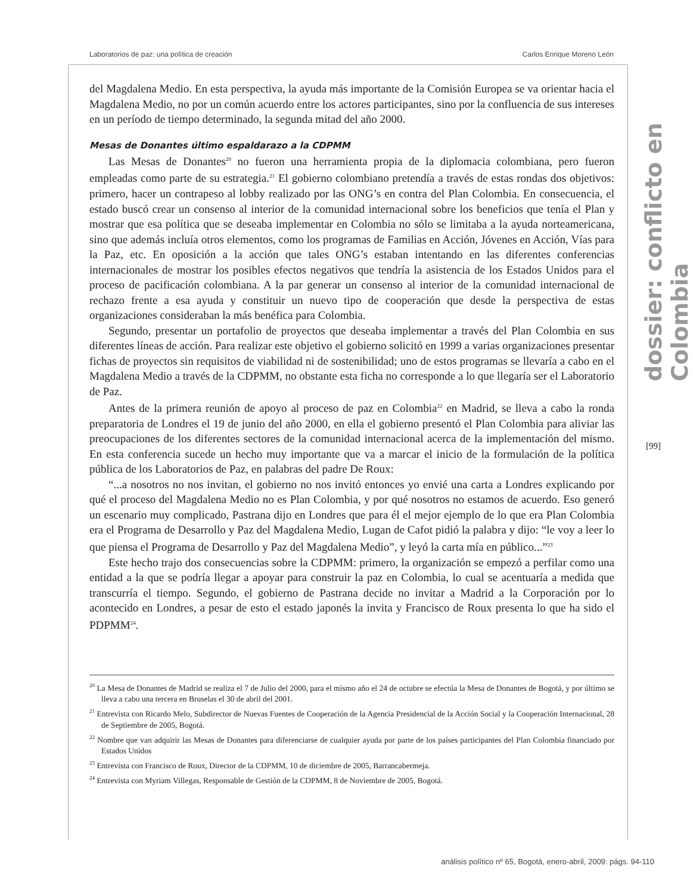Laboratorios de paz: una política de creación Carlos Enrique Moreno León
dossier: conflicto en Colombia
[99]
del Magdalena Medio. En esta perspectiva, la ayuda más importante de la Comisión Europea se va orientar hacia el Magdalena Medio, no por un común acuerdo entre los actores participantes, sino por la confluencia de sus intereses en un período de tiempo determinado, la segunda mitad del año 2000.
Mesas de Donantes último espaldarazo a la CDPMM
Las Mesas de Donantes<sup>20</sup> no fueron una herramienta propia de la diplomacia colombiana, pero fueron empleadas como parte de su estrategia.<sup>21</sup> El gobierno colombiano pretendía a través de estas rondas dos objetivos: primero, hacer un contrapeso al lobby realizado por las ONG’s en contra del Plan Colombia. En consecuencia, el estado buscó crear un consenso al interior de la comunidad internacional sobre los beneficios que tenía el Plan y mostrar que esa política que se deseaba implementar en Colombia no sólo se limitaba a la ayuda norteamericana, sino que además incluía otros elementos, como los programas de Familias en Acción, Jóvenes en Acción, Vías para la Paz, etc. En oposición a la acción que tales ONG’s estaban intentando en las diferentes conferencias internacionales de mostrar los posibles efectos negativos que tendría la asistencia de los Estados Unidos para el proceso de pacificación colombiana. A la par generar un consenso al interior de la comunidad internacional de rechazo frente a esa ayuda y constituir un nuevo tipo de cooperación que desde la perspectiva de estas organizaciones consideraban la más benéfica para Colombia.
Segundo, presentar un portafolio de proyectos que deseaba implementar a través del Plan Colombia en sus diferentes líneas de acción. Para realizar este objetivo el gobierno solicitó en 1999 a varias organizaciones presentar fichas de proyectos sin requisitos de viabilidad ni de sostenibilidad; uno de estos programas se llevaría a cabo en el Magdalena Medio a través de la CDPMM, no obstante esta ficha no corresponde a lo que llegaría ser el Laboratorio de Paz.
Antes de la primera reunión de apoyo al proceso de paz en Colombia<sup>22</sup> en Madrid, se lleva a cabo la ronda preparatoria de Londres el 19 de junio del año 2000, en ella el gobierno presentó el Plan Colombia para aliviar las preocupaciones de los diferentes sectores de la comunidad internacional acerca de la implementación del mismo. En esta conferencia sucede un hecho muy importante que va a marcar el inicio de la formulación de la política pública de los Laboratorios de Paz, en palabras del padre De Roux:
“...a nosotros no nos invitan, el gobierno no nos invitó entonces yo envié una carta a Londres explicando por qué el proceso del Magdalena Medio no es Plan Colombia, y por qué nosotros no estamos de acuerdo. Eso generó un escenario muy complicado, Pastrana dijo en Londres que para él el mejor ejemplo de lo que era Plan Colombia era el Programa de Desarrollo y Paz del Magdalena Medio, Lugan de Cafot pidió la palabra y dijo: “le voy a leer lo que piensa el Programa de Desarrollo y Paz del Magdalena Medio”, y leyó la carta mía en público...”<sup>23</sup>
Este hecho trajo dos consecuencias sobre la CDPMM: primero, la organización se empezó a perfilar como una entidad a la que se podría llegar a apoyar para construir la paz en Colombia, lo cual se acentuaría a medida que transcurría el tiempo. Segundo, el gobierno de Pastrana decide no invitar a Madrid a la Corporación por lo acontecido en Londres, a pesar de esto el estado japonés la invita y Francisco de Roux presenta lo que ha sido el PDPMM<sup>24</sup>.
<sup>20</sup> La Mesa de Donantes de Madrid se realiza el 7 de Julio del 2000, para el mismo año el 24 de octubre se efectúa la Mesa de Donantes de Bogotá, y por último se lleva a cabo una tercera en Bruselas el 30 de abril del 2001.
<sup>21</sup> Entrevista con Ricardo Melo, Subdirector de Nuevas Fuentes de Cooperación de la Agencia Presidencial de la Acción Social y la Cooperación Internacional, 28 de Septiembre de 2005, Bogotá.
<sup>22</sup> Nombre que van adquirir las Mesas de Donantes para diferenciarse de cualquier ayuda por parte de los países participantes del Plan Colombia financiado por Estados Unidos
<sup>23</sup> Entrevista con Francisco de Roux, Director de la CDPMM, 10 de diciembre de 2005, Barrancabermeja.
<sup>24</sup> Entrevista con Myriam Villegas, Responsable de Gestión de la CDPMM, 8 de Noviembre de 2005, Bogotá.
análisis político nº 65, Bogotá, enero-abril, 2009: págs. 94-110